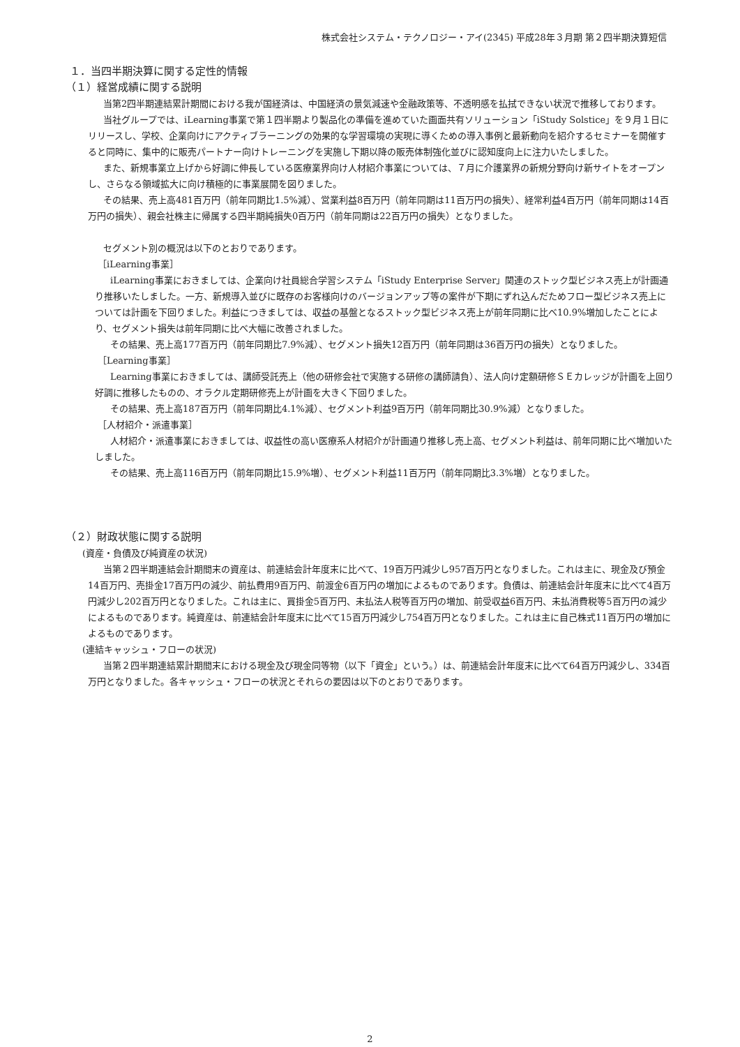株式会社システム・テクノロジー・アイ(2345) 平成28年３月期 第２四半期決算短信
１．当四半期決算に関する定性的情報
（１）経営成績に関する説明
当第2四半期連結累計期間における我が国経済は、中国経済の景気減速や金融政策等、不透明感を払拭できない状況で推移しております。
当社グループでは、iLearning事業で第１四半期より製品化の準備を進めていた画面共有ソリューション「iStudy Solstice」を９月１日にリリースし、学校、企業向けにアクティブラーニングの効果的な学習環境の実現に導くための導入事例と最新動向を紹介するセミナーを開催すると同時に、集中的に販売パートナー向けトレーニングを実施し下期以降の販売体制強化並びに認知度向上に注力いたしました。
また、新規事業立上げから好調に伸長している医療業界向け人材紹介事業については、７月に介護業界の新規分野向け新サイトをオープンし、さらなる領域拡大に向け積極的に事業展開を図りました。
その結果、売上高481百万円（前年同期比1.5%減）、営業利益8百万円（前年同期は11百万円の損失）、経常利益4百万円（前年同期は14百万円の損失）、親会社株主に帰属する四半期純損失0百万円（前年同期は22百万円の損失）となりました。
セグメント別の概況は以下のとおりであります。
［iLearning事業］
iLearning事業におきましては、企業向け社員総合学習システム「iStudy Enterprise Server」関連のストック型ビジネス売上が計画通り推移いたしました。一方、新規導入並びに既存のお客様向けのバージョンアップ等の案件が下期にずれ込んだためフロー型ビジネス売上については計画を下回りました。利益につきましては、収益の基盤となるストック型ビジネス売上が前年同期に比べ10.9%増加したことにより、セグメント損失は前年同期に比べ大幅に改善されました。
その結果、売上高177百万円（前年同期比7.9%減）、セグメント損失12百万円（前年同期は36百万円の損失）となりました。
［Learning事業］
Learning事業におきましては、講師受託売上（他の研修会社で実施する研修の講師請負）、法人向け定額研修ＳＥカレッジが計画を上回り好調に推移したものの、オラクル定期研修売上が計画を大きく下回りました。
その結果、売上高187百万円（前年同期比4.1%減）、セグメント利益9百万円（前年同期比30.9%減）となりました。
［人材紹介・派遣事業］
人材紹介・派遣事業におきましては、収益性の高い医療系人材紹介が計画通り推移し売上高、セグメント利益は、前年同期に比べ増加いたしました。
その結果、売上高116百万円（前年同期比15.9%増）、セグメント利益11百万円（前年同期比3.3%増）となりました。
（２）財政状態に関する説明
(資産・負債及び純資産の状況)
当第２四半期連結会計期間末の資産は、前連結会計年度末に比べて、19百万円減少し957百万円となりました。これは主に、現金及び預金14百万円、売掛金17百万円の減少、前払費用9百万円、前渡金6百万円の増加によるものであります。負債は、前連結会計年度末に比べて4百万円減少し202百万円となりました。これは主に、買掛金5百万円、未払法人税等百万円の増加、前受収益6百万円、未払消費税等5百万円の減少によるものであります。純資産は、前連結会計年度末に比べて15百万円減少し754百万円となりました。これは主に自己株式11百万円の増加によるものであります。
(連結キャッシュ・フローの状況)
当第２四半期連結累計期間末における現金及び現金同等物（以下「資金」という。）は、前連結会計年度末に比べて64百万円減少し、334百万円となりました。各キャッシュ・フローの状況とそれらの要因は以下のとおりであります。
2